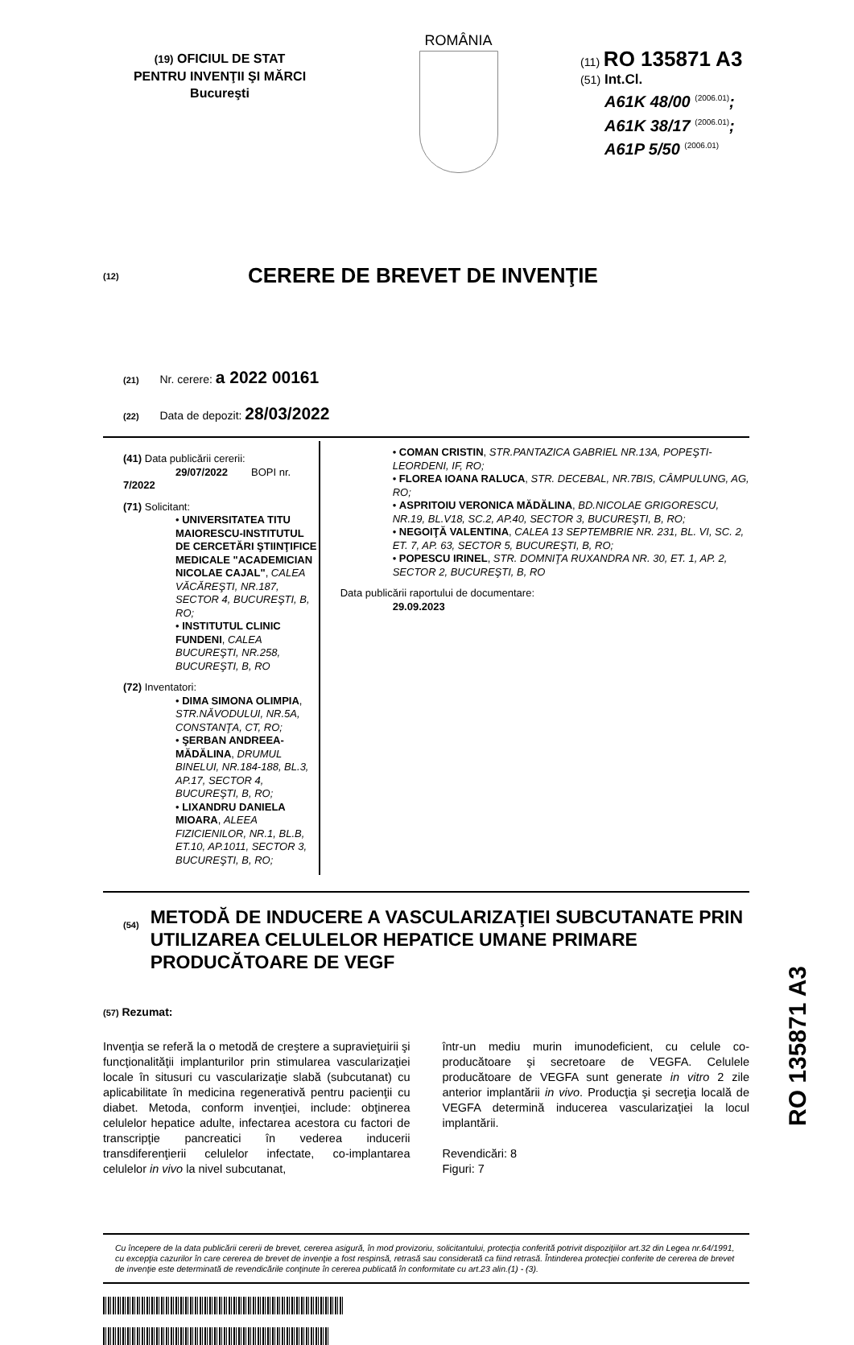(19) OFICIUL DE STAT
PENTRU INVENŢII ŞI MĂRCI
Bucureşti
ROMÂNIA
(11) RO 135871 A3
(51) Int.Cl.
A61K 48/00 <sup>(2006.01)</sup>;
A61K 38/17 <sup>(2006.01)</sup>;
A61P 5/50 <sup>(2006.01)</sup>
(12)
CERERE DE BREVET DE INVENŢIE
(21) Nr. cerere: a 2022 00161
(22) Data de depozit: 28/03/2022
(41) Data publicării cererii:
29/07/2022 BOPI nr. 7/2022
(71) Solicitant:
• UNIVERSITATEA TITU MAIORESCU-INSTITUTUL DE CERCETĂRI ŞTIINŢIFICE MEDICALE "ACADEMICIAN NICOLAE CAJAL", CALEA VĂCĂREŞTI, NR.187, SECTOR 4, BUCUREŞTI, B, RO;
• INSTITUTUL CLINIC FUNDENI, CALEA BUCUREŞTI, NR.258, BUCUREŞTI, B, RO
(72) Inventatori:
• DIMA SIMONA OLIMPIA, STR.NĂVODULUI, NR.5A, CONSTANŢA, CT, RO;
• ŞERBAN ANDREEA-MĂDĂLINA, DRUMUL BINELUI, NR.184-188, BL.3, AP.17, SECTOR 4, BUCUREŞTI, B, RO;
• LIXANDRU DANIELA MIOARA, ALEEA FIZICIENILOR, NR.1, BL.B, ET.10, AP.1011, SECTOR 3, BUCUREŞTI, B, RO;
• COMAN CRISTIN, STR.PANTAZICA GABRIEL NR.13A, POPEŞTI- LEORDENI, IF, RO;
• FLOREA IOANA RALUCA, STR. DECEBAL, NR.7BIS, CÂMPULUNG, AG, RO;
• ASPRITOIU VERONICA MĂDĂLINA, BD.NICOLAE GRIGORESCU, NR.19, BL.V18, SC.2, AP.40, SECTOR 3, BUCUREŞTI, B, RO;
• NEGOIŢĂ VALENTINA, CALEA 13 SEPTEMBRIE NR. 231, BL. VI, SC. 2, ET. 7, AP. 63, SECTOR 5, BUCUREŞTI, B, RO;
• POPESCU IRINEL, STR. DOMNIŢA RUXANDRA NR. 30, ET. 1, AP. 2, SECTOR 2, BUCUREŞTI, B, RO
Data publicării raportului de documentare:
29.09.2023
(54)
METODĂ DE INDUCERE A VASCULARIZAŢIEI SUBCUTANATE PRIN UTILIZAREA CELULELOR HEPATICE UMANE PRIMARE PRODUCĂTOARE DE VEGF
(57) Rezumat:
Invenţia se referă la o metodă de creştere a supravieţuirii şi funcţionalităţii implanturilor prin stimularea vascularizaţiei locale în situsuri cu vascularizaţie slabă (subcutanat) cu aplicabilitate în medicina regenerativă pentru pacienţii cu diabet. Metoda, conform invenţiei, include: obţinerea celulelor hepatice adulte, infectarea acestora cu factori de transcripţie pancreatici în vederea inducerii transdiferenţierii celulelor infectate, co-implantarea celulelor in vivo la nivel subcutanat,
într-un mediu murin imunodeficient, cu celule co-producătoare şi secretoare de VEGFA. Celulele producătoare de VEGFA sunt generate in vitro 2 zile anterior implantării in vivo. Producţia şi secreţia locală de VEGFA determină inducerea vascularizaţiei la locul implantării.
Revendicări: 8
Figuri: 7
Cu începere de la data publicării cererii de brevet, cererea asigură, în mod provizoriu, solicitantului, protecţia conferită potrivit dispoziţiilor art.32 din Legea nr.64/1991, cu excepţia cazurilor în care cererea de brevet de invenţie a fost respinsă, retrasă sau considerată ca fiind retrasă. Întinderea protecţiei conferite de cererea de brevet de invenţie este determinată de revendicările conţinute în cererea publicată în conformitate cu art.23 alin.(1) - (3).
RO 135871 A3